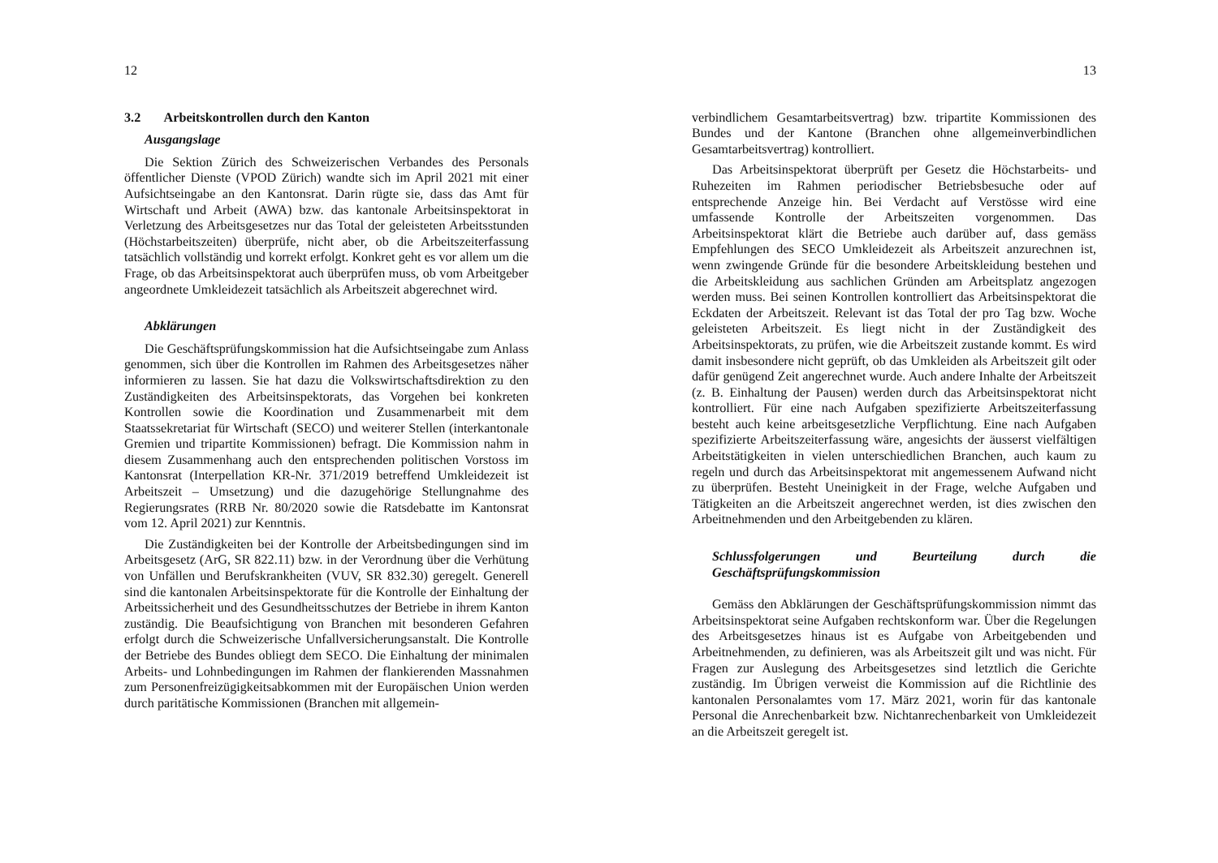12
3.2 Arbeitskontrollen durch den Kanton
Ausgangslage
Die Sektion Zürich des Schweizerischen Verbandes des Personals öffentlicher Dienste (VPOD Zürich) wandte sich im April 2021 mit einer Aufsichtseingabe an den Kantonsrat. Darin rügte sie, dass das Amt für Wirtschaft und Arbeit (AWA) bzw. das kantonale Arbeitsinspektorat in Verletzung des Arbeitsgesetzes nur das Total der geleisteten Arbeitsstunden (Höchstarbeitszeiten) überprüfe, nicht aber, ob die Arbeitszeiterfassung tatsächlich vollständig und korrekt erfolgt. Konkret geht es vor allem um die Frage, ob das Arbeitsinspektorat auch überprüfen muss, ob vom Arbeitgeber angeordnete Umkleidezeit tatsächlich als Arbeitszeit abgerechnet wird.
Abklärungen
Die Geschäftsprüfungskommission hat die Aufsichtseingabe zum Anlass genommen, sich über die Kontrollen im Rahmen des Arbeitsgesetzes näher informieren zu lassen. Sie hat dazu die Volkswirtschaftsdirektion zu den Zuständigkeiten des Arbeitsinspektorats, das Vorgehen bei konkreten Kontrollen sowie die Koordination und Zusammenarbeit mit dem Staatssekretariat für Wirtschaft (SECO) und weiterer Stellen (interkantonale Gremien und tripartite Kommissionen) befragt. Die Kommission nahm in diesem Zusammenhang auch den entsprechenden politischen Vorstoss im Kantonsrat (Interpellation KR-Nr. 371/2019 betreffend Umkleidezeit ist Arbeitszeit – Umsetzung) und die dazugehörige Stellungnahme des Regierungsrates (RRB Nr. 80/2020 sowie die Ratsdebatte im Kantonsrat vom 12. April 2021) zur Kenntnis.
Die Zuständigkeiten bei der Kontrolle der Arbeitsbedingungen sind im Arbeitsgesetz (ArG, SR 822.11) bzw. in der Verordnung über die Verhütung von Unfällen und Berufskrankheiten (VUV, SR 832.30) geregelt. Generell sind die kantonalen Arbeitsinspektorate für die Kontrolle der Einhaltung der Arbeitssicherheit und des Gesundheitsschutzes der Betriebe in ihrem Kanton zuständig. Die Beaufsichtigung von Branchen mit besonderen Gefahren erfolgt durch die Schweizerische Unfallversicherungsanstalt. Die Kontrolle der Betriebe des Bundes obliegt dem SECO. Die Einhaltung der minimalen Arbeits- und Lohnbedingungen im Rahmen der flankierenden Massnahmen zum Personenfreizügigkeitsabkommen mit der Europäischen Union werden durch paritätische Kommissionen (Branchen mit allgemein-
13
verbindlichem Gesamtarbeitsvertrag) bzw. tripartite Kommissionen des Bundes und der Kantone (Branchen ohne allgemeinverbindlichen Gesamtarbeitsvertrag) kontrolliert.
Das Arbeitsinspektorat überprüft per Gesetz die Höchstarbeits- und Ruhezeiten im Rahmen periodischer Betriebsbesuche oder auf entsprechende Anzeige hin. Bei Verdacht auf Verstösse wird eine umfassende Kontrolle der Arbeitszeiten vorgenommen. Das Arbeitsinspektorat klärt die Betriebe auch darüber auf, dass gemäss Empfehlungen des SECO Umkleidezeit als Arbeitszeit anzurechnen ist, wenn zwingende Gründe für die besondere Arbeitskleidung bestehen und die Arbeitskleidung aus sachlichen Gründen am Arbeitsplatz angezogen werden muss. Bei seinen Kontrollen kontrolliert das Arbeitsinspektorat die Eckdaten der Arbeitszeit. Relevant ist das Total der pro Tag bzw. Woche geleisteten Arbeitszeit. Es liegt nicht in der Zuständigkeit des Arbeitsinspektorats, zu prüfen, wie die Arbeitszeit zustande kommt. Es wird damit insbesondere nicht geprüft, ob das Umkleiden als Arbeitszeit gilt oder dafür genügend Zeit angerechnet wurde. Auch andere Inhalte der Arbeitszeit (z. B. Einhaltung der Pausen) werden durch das Arbeitsinspektorat nicht kontrolliert. Für eine nach Aufgaben spezifizierte Arbeitszeiterfassung besteht auch keine arbeitsgesetzliche Verpflichtung. Eine nach Aufgaben spezifizierte Arbeitszeiterfassung wäre, angesichts der äusserst vielfältigen Arbeitstätigkeiten in vielen unterschiedlichen Branchen, auch kaum zu regeln und durch das Arbeitsinspektorat mit angemessenem Aufwand nicht zu überprüfen. Besteht Uneinigkeit in der Frage, welche Aufgaben und Tätigkeiten an die Arbeitszeit angerechnet werden, ist dies zwischen den Arbeitnehmenden und den Arbeitgebenden zu klären.
Schlussfolgerungen und Beurteilung durch die Geschäftsprüfungskommission
Gemäss den Abklärungen der Geschäftsprüfungskommission nimmt das Arbeitsinspektorat seine Aufgaben rechtskonform war. Über die Regelungen des Arbeitsgesetzes hinaus ist es Aufgabe von Arbeitgebenden und Arbeitnehmenden, zu definieren, was als Arbeitszeit gilt und was nicht. Für Fragen zur Auslegung des Arbeitsgesetzes sind letztlich die Gerichte zuständig. Im Übrigen verweist die Kommission auf die Richtlinie des kantonalen Personalamtes vom 17. März 2021, worin für das kantonale Personal die Anrechenbarkeit bzw. Nichtanrechenbarkeit von Umkleidezeit an die Arbeitszeit geregelt ist.